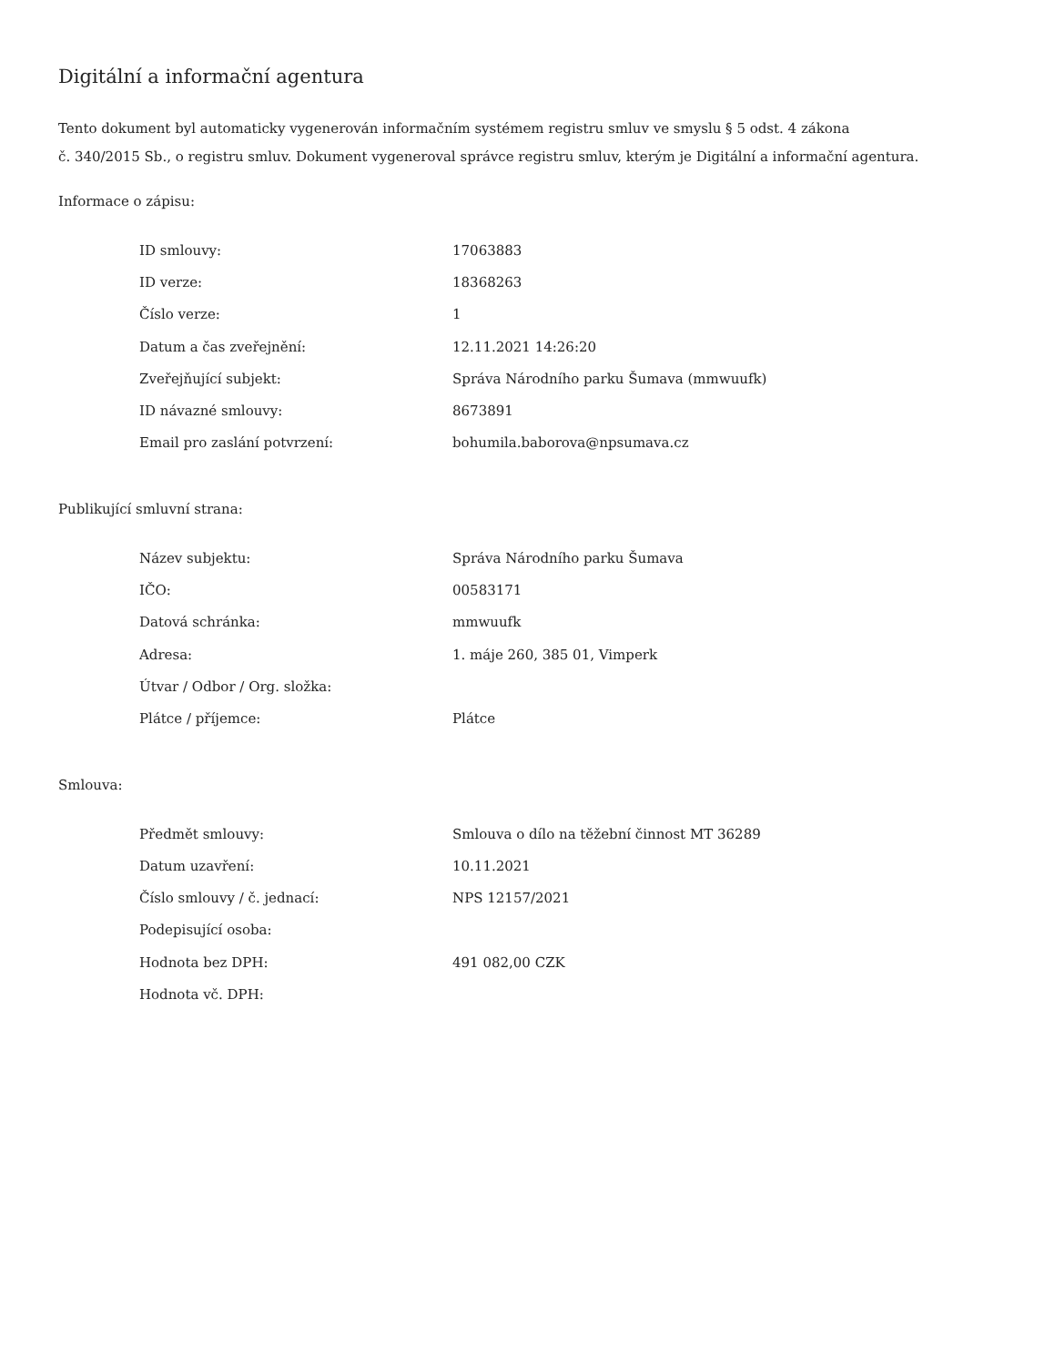Digitální a informační agentura
Tento dokument byl automaticky vygenerován informačním systémem registru smluv ve smyslu § 5 odst. 4 zákona
č. 340/2015 Sb., o registru smluv. Dokument vygeneroval správce registru smluv, kterým je Digitální a informační agentura.
Informace o zápisu:
| ID smlouvy: | 17063883 |
| ID verze: | 18368263 |
| Číslo verze: | 1 |
| Datum a čas zveřejnění: | 12.11.2021 14:26:20 |
| Zveřejňující subjekt: | Správa Národního parku Šumava (mmwuufk) |
| ID návazné smlouvy: | 8673891 |
| Email pro zaslání potvrzení: | bohumila.baborova@npsumava.cz |
Publikující smluvní strana:
| Název subjektu: | Správa Národního parku Šumava |
| IČO: | 00583171 |
| Datová schránka: | mmwuufk |
| Adresa: | 1. máje 260, 385 01, Vimperk |
| Útvar / Odbor / Org. složka: | |
| Plátce / příjemce: | Plátce |
Smlouva:
| Předmět smlouvy: | Smlouva o dílo na těžební činnost MT 36289 |
| Datum uzavření: | 10.11.2021 |
| Číslo smlouvy / č. jednací: | NPS 12157/2021 |
| Podepisující osoba: | |
| Hodnota bez DPH: | 491 082,00 CZK |
| Hodnota vč. DPH: | |